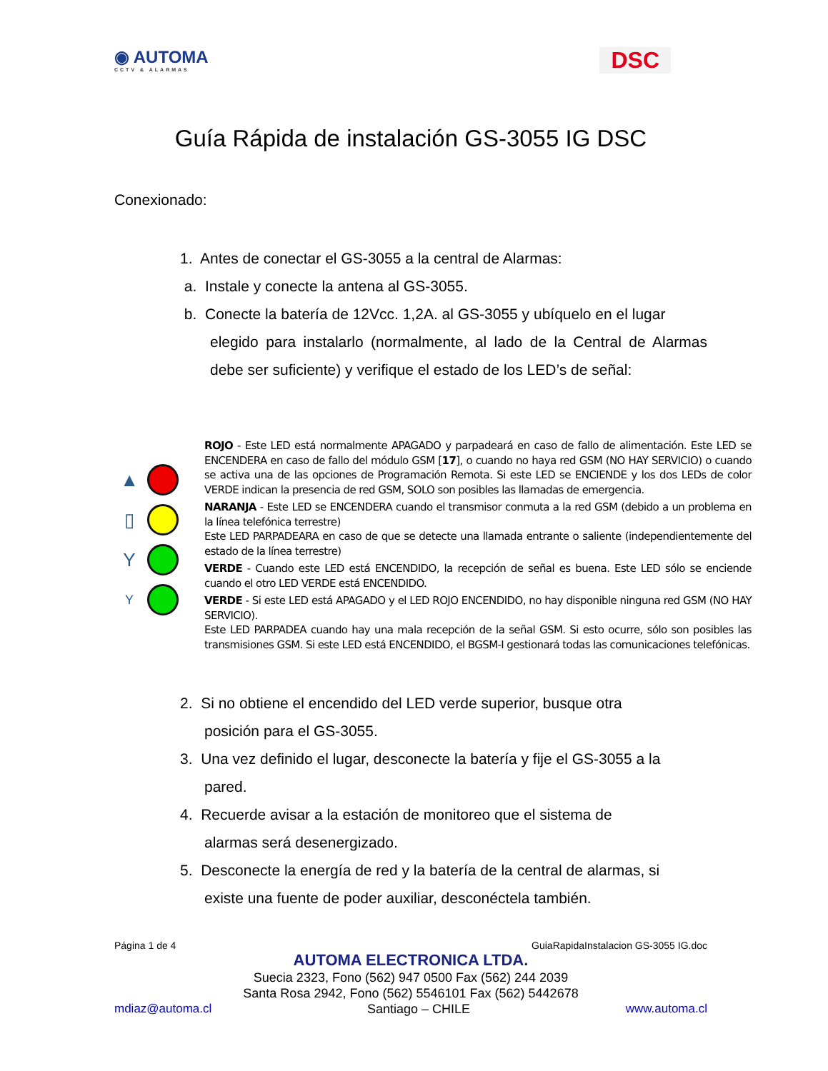◉ AUTOMA
CCTV & ALARMAS
DSC
Guía Rápida de instalación GS-3055 IG DSC
Conexionado:
1. Antes de conectar el GS-3055 a la central de Alarmas:
a. Instale y conecte la antena al GS-3055.
b. Conecte la batería de 12Vcc. 1,2A. al GS-3055 y ubíquelo en el lugar
elegido para instalarlo (normalmente, al lado de la Central de Alarmas debe ser suficiente) y verifique el estado de los LED’s de señal:
▲
▯
Y
Y
ROJO - Este LED está normalmente APAGADO y parpadeará en caso de fallo de alimentación. Este LED se ENCENDERA en caso de fallo del módulo GSM [17], o cuando no haya red GSM (NO HAY SERVICIO) o cuando se activa una de las opciones de Programación Remota. Si este LED se ENCIENDE y los dos LEDs de color VERDE indican la presencia de red GSM, SOLO son posibles las llamadas de emergencia.
NARANJA - Este LED se ENCENDERA cuando el transmisor conmuta a la red GSM (debido a un problema en la línea telefónica terrestre)
Este LED PARPADEARA en caso de que se detecte una llamada entrante o saliente (independientemente del estado de la línea terrestre)
VERDE - Cuando este LED está ENCENDIDO, la recepción de señal es buena. Este LED sólo se enciende cuando el otro LED VERDE está ENCENDIDO.
VERDE - Si este LED está APAGADO y el LED ROJO ENCENDIDO, no hay disponible ninguna red GSM (NO HAY SERVICIO).
Este LED PARPADEA cuando hay una mala recepción de la señal GSM. Si esto ocurre, sólo son posibles las transmisiones GSM. Si este LED está ENCENDIDO, el BGSM-I gestionará todas las comunicaciones telefónicas.
2. Si no obtiene el encendido del LED verde superior, busque otra
posición para el GS-3055.
3. Una vez definido el lugar, desconecte la batería y fije el GS-3055 a la
pared.
4. Recuerde avisar a la estación de monitoreo que el sistema de
alarmas será desenergizado.
5. Desconecte la energía de red y la batería de la central de alarmas, si
existe una fuente de poder auxiliar, desconéctela también.
Página 1 de 4 GuiaRapidaInstalacion GS-3055 IG.doc
AUTOMA ELECTRONICA LTDA.
Suecia 2323, Fono (562) 947 0500 Fax (562) 244 2039
Santa Rosa 2942, Fono (562) 5546101 Fax (562) 5442678
mdiaz@automa.cl Santiago – CHILE www.automa.cl